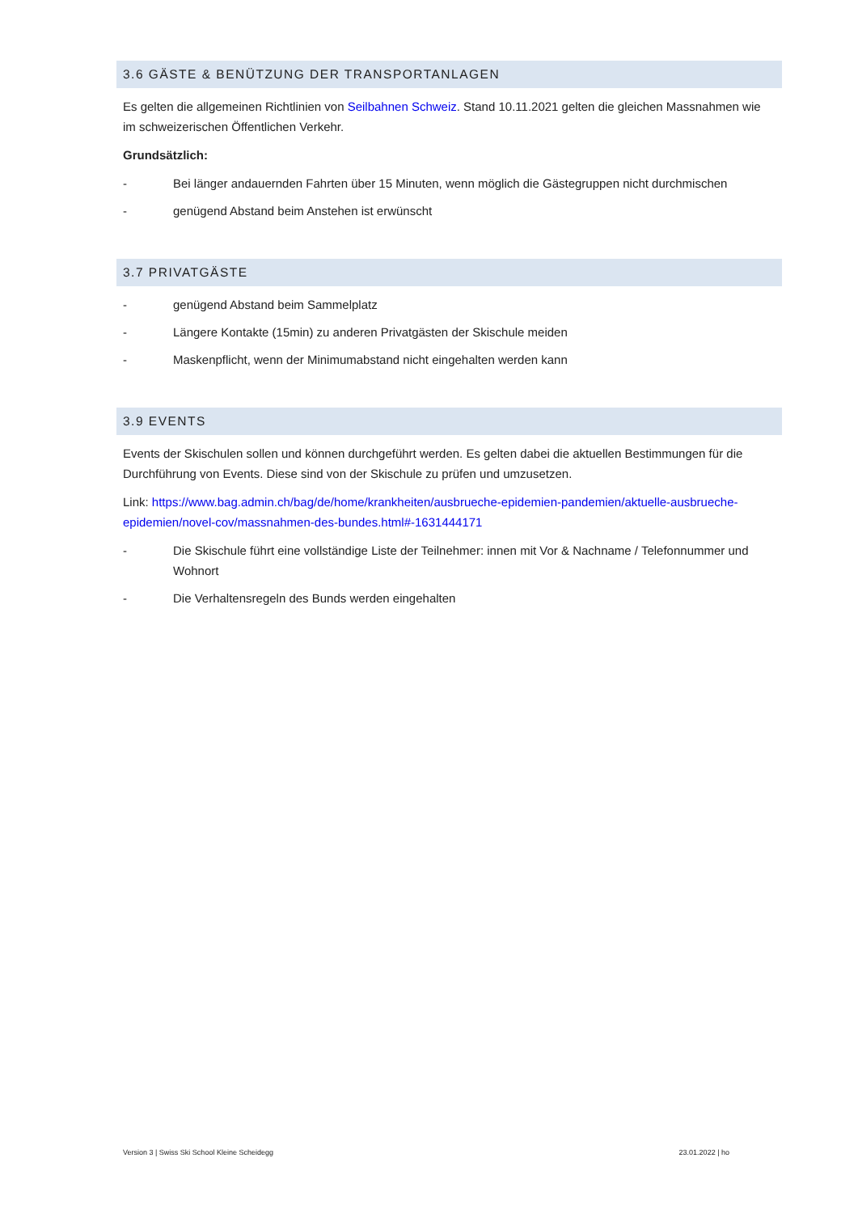3.6 GÄSTE & BENÜTZUNG DER TRANSPORTANLAGEN
Es gelten die allgemeinen Richtlinien von Seilbahnen Schweiz. Stand 10.11.2021 gelten die gleichen Massnahmen wie im schweizerischen Öffentlichen Verkehr.
Grundsätzlich:
- Bei länger andauernden Fahrten über 15 Minuten, wenn möglich die Gästegruppen nicht durchmischen
- genügend Abstand beim Anstehen ist erwünscht
3.7 PRIVATGÄSTE
- genügend Abstand beim Sammelplatz
- Längere Kontakte (15min) zu anderen Privatgästen der Skischule meiden
- Maskenpflicht, wenn der Minimumabstand nicht eingehalten werden kann
3.9 EVENTS
Events der Skischulen sollen und können durchgeführt werden. Es gelten dabei die aktuellen Bestimmungen für die Durchführung von Events. Diese sind von der Skischule zu prüfen und umzusetzen.
Link: https://www.bag.admin.ch/bag/de/home/krankheiten/ausbrueche-epidemien-pandemien/aktuelle-ausbrueche-epidemien/novel-cov/massnahmen-des-bundes.html#-1631444171
- Die Skischule führt eine vollständige Liste der Teilnehmer: innen mit Vor & Nachname / Telefonnummer und Wohnort
- Die Verhaltensregeln des Bunds werden eingehalten
Version 3 | Swiss Ski School Kleine Scheidegg 23.01.2022 | ho